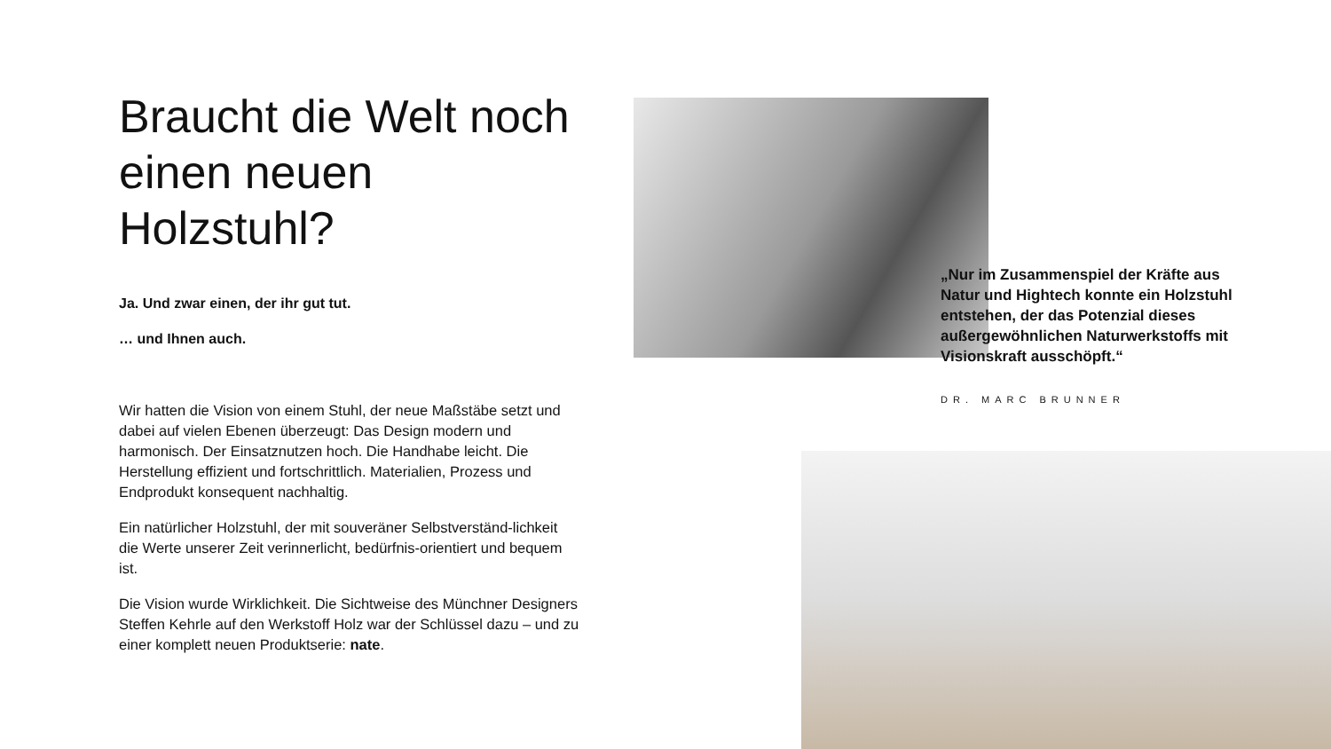Braucht die Welt noch einen neuen Holzstuhl?
Ja. Und zwar einen, der ihr gut tut.
… und Ihnen auch.
Wir hatten die Vision von einem Stuhl, der neue Maßstäbe setzt und dabei auf vielen Ebenen überzeugt: Das Design modern und harmonisch. Der Einsatznutzen hoch. Die Handhabe leicht. Die Herstellung effizient und fortschrittlich. Materialien, Prozess und Endprodukt konsequent nachhaltig.
Ein natürlicher Holzstuhl, der mit souveräner Selbstverständ-lichkeit die Werte unserer Zeit verinnerlicht, bedürfnis-orientiert und bequem ist.
Die Vision wurde Wirklichkeit. Die Sichtweise des Münchner Designers Steffen Kehrle auf den Werkstoff Holz war der Schlüssel dazu – und zu einer komplett neuen Produktserie: nate.
„Nur im Zusammenspiel der Kräfte aus Natur und Hightech konnte ein Holzstuhl entstehen, der das Potenzial dieses außergewöhnlichen Naturwerkstoffs mit Visionskraft ausschöpft.“
DR. MARC BRUNNER